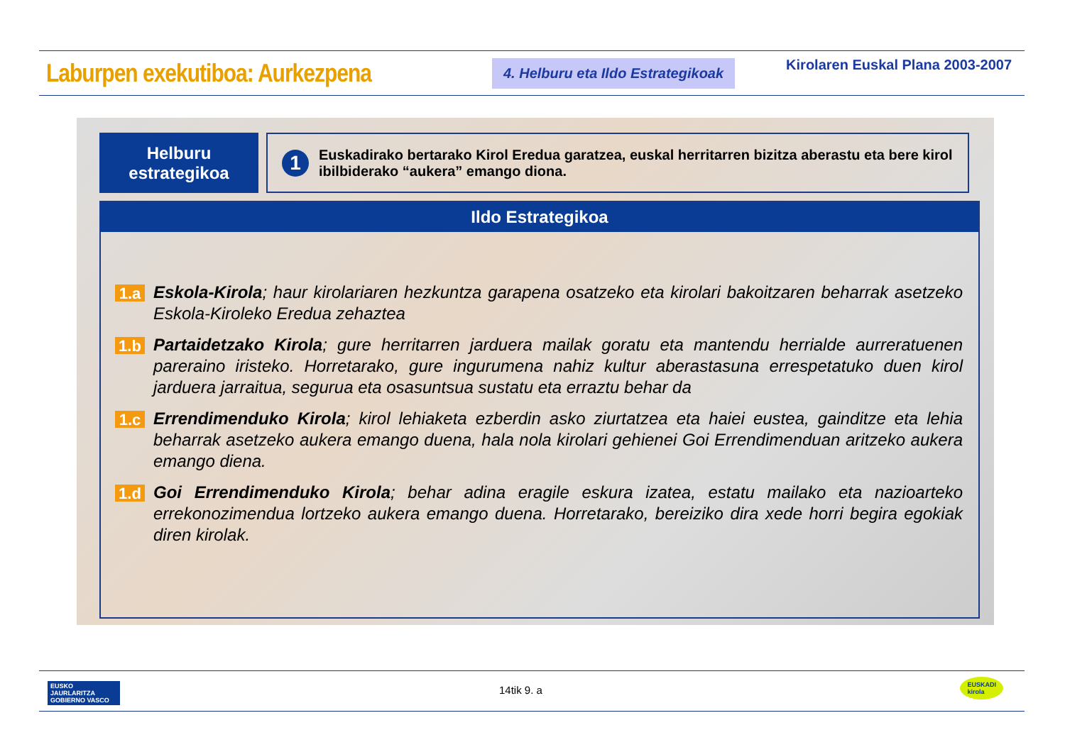Laburpen exekutiboa: Aurkezpena
4. Helburu eta Ildo Estrategikoak
Kirolaren Euskal Plana 2003-2007
Helburu
estrategikoa
1
Euskadirako bertarako Kirol Eredua garatzea, euskal herritarren bizitza aberastu eta bere kirol ibilbiderako “aukera” emango diona.
Ildo Estrategikoa
1.a
Eskola-Kirola; haur kirolariaren hezkuntza garapena osatzeko eta kirolari bakoitzaren beharrak asetzeko Eskola-Kiroleko Eredua zehaztea
1.b
Partaidetzako Kirola; gure herritarren jarduera mailak goratu eta mantendu herrialde aurreratuenen pareraino iristeko. Horretarako, gure ingurumena nahiz kultur aberastasuna errespetatuko duen kirol jarduera jarraitua, segurua eta osasuntsua sustatu eta erraztu behar da
1.c
Errendimenduko Kirola; kirol lehiaketa ezberdin asko ziurtatzea eta haiei eustea, gainditze eta lehia beharrak asetzeko aukera emango duena, hala nola kirolari gehienei Goi Errendimenduan aritzeko aukera emango diena.
1.d
Goi Errendimenduko Kirola; behar adina eragile eskura izatea, estatu mailako eta nazioarteko errekonozimendua lortzeko aukera emango duena. Horretarako, bereiziko dira xede horri begira egokiak diren kirolak.
EUSKO JAURLARITZA
GOBIERNO VASCO
14tik 9. a
EUSKADI
kirola